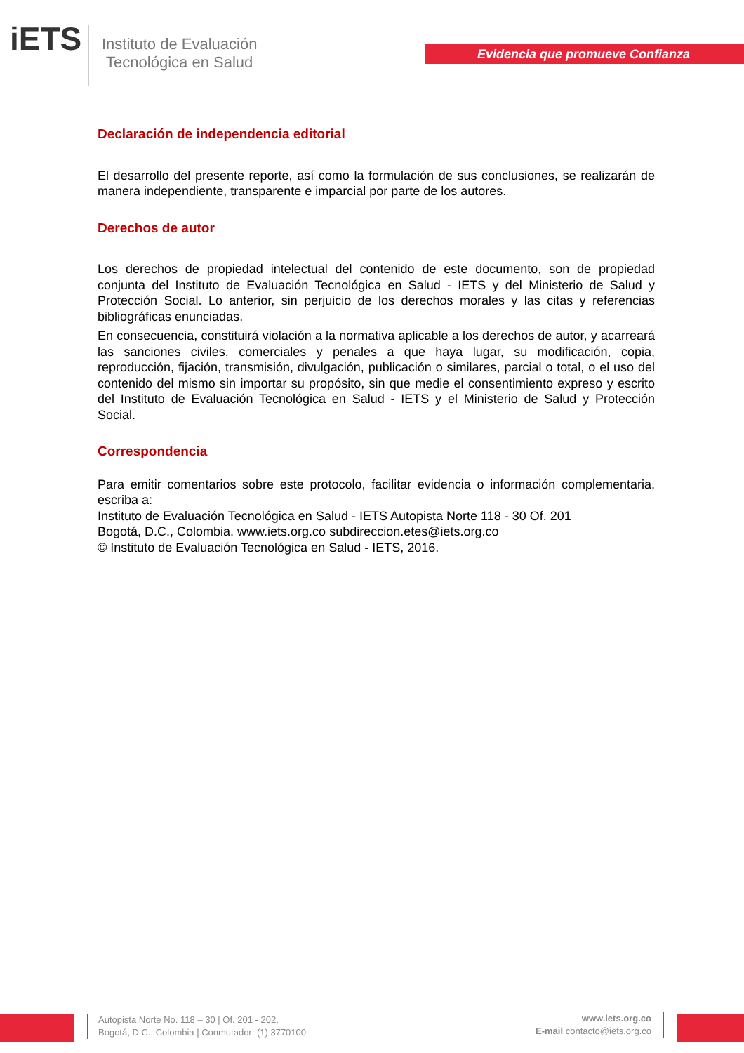iETS
Instituto de Evaluación
Tecnológica en Salud
Evidencia que promueve Confianza
Declaración de independencia editorial
El desarrollo del presente reporte, así como la formulación de sus conclusiones, se realizarán de manera independiente, transparente e imparcial por parte de los autores.
Derechos de autor
Los derechos de propiedad intelectual del contenido de este documento, son de propiedad conjunta del Instituto de Evaluación Tecnológica en Salud - IETS y del Ministerio de Salud y Protección Social. Lo anterior, sin perjuicio de los derechos morales y las citas y referencias bibliográficas enunciadas.
En consecuencia, constituirá violación a la normativa aplicable a los derechos de autor, y acarreará las sanciones civiles, comerciales y penales a que haya lugar, su modificación, copia, reproducción, fijación, transmisión, divulgación, publicación o similares, parcial o total, o el uso del contenido del mismo sin importar su propósito, sin que medie el consentimiento expreso y escrito del Instituto de Evaluación Tecnológica en Salud - IETS y el Ministerio de Salud y Protección Social.
Correspondencia
Para emitir comentarios sobre este protocolo, facilitar evidencia o información complementaria, escriba a:
Instituto de Evaluación Tecnológica en Salud - IETS Autopista Norte 118 - 30 Of. 201
Bogotá, D.C., Colombia. www.iets.org.co subdireccion.etes@iets.org.co
© Instituto de Evaluación Tecnológica en Salud - IETS, 2016.
Autopista Norte No. 118 – 30 | Of. 201 - 202.
Bogotá, D.C., Colombia | Conmutador: (1) 3770100
www.iets.org.co
E-mail contacto@iets.org.co